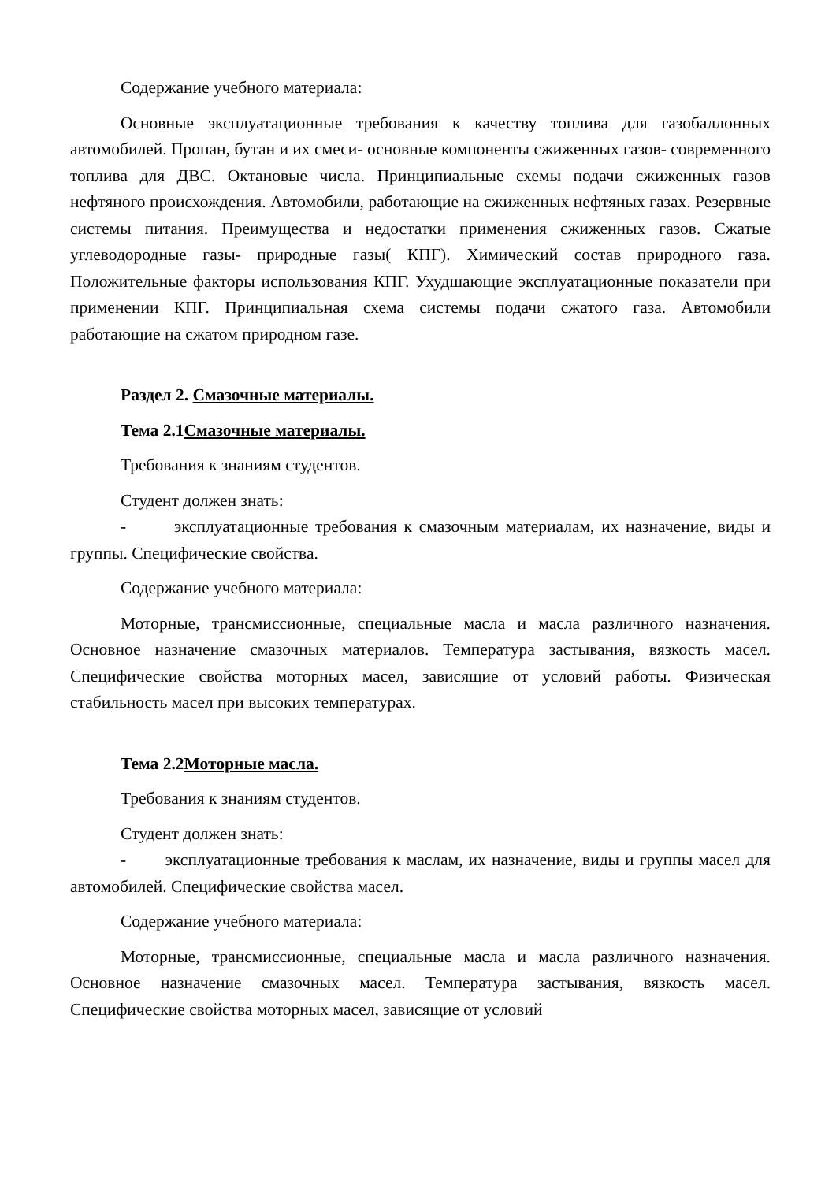Содержание учебного материала:
Основные эксплуатационные требования к качеству топлива для газобаллонных автомобилей. Пропан, бутан и их смеси- основные компоненты сжиженных газов- современного топлива для ДВС. Октановые числа. Принципиальные схемы подачи сжиженных газов нефтяного происхождения. Автомобили, работающие на сжиженных нефтяных газах. Резервные системы питания. Преимущества и недостатки применения сжиженных газов. Сжатые углеводородные газы- природные газы( КПГ). Химический состав природного газа. Положительные факторы использования КПГ. Ухудшающие эксплуатационные показатели при применении КПГ. Принципиальная схема системы подачи сжатого газа. Автомобили работающие на сжатом природном газе.
Раздел 2. Смазочные материалы.
Тема 2.1Смазочные материалы.
Требования к знаниям студентов.
Студент должен знать:
- эксплуатационные требования к смазочным материалам, их назначение, виды и группы. Специфические свойства.
Содержание учебного материала:
Моторные, трансмиссионные, специальные масла и масла различного назначения. Основное назначение смазочных материалов. Температура застывания, вязкость масел. Специфические свойства моторных масел, зависящие от условий работы. Физическая стабильность масел при высоких температурах.
Тема 2.2Моторные масла.
Требования к знаниям студентов.
Студент должен знать:
- эксплуатационные требования к маслам, их назначение, виды и группы масел для автомобилей. Специфические свойства масел.
Содержание учебного материала:
Моторные, трансмиссионные, специальные масла и масла различного назначения. Основное назначение смазочных масел. Температура застывания, вязкость масел. Специфические свойства моторных масел, зависящие от условий